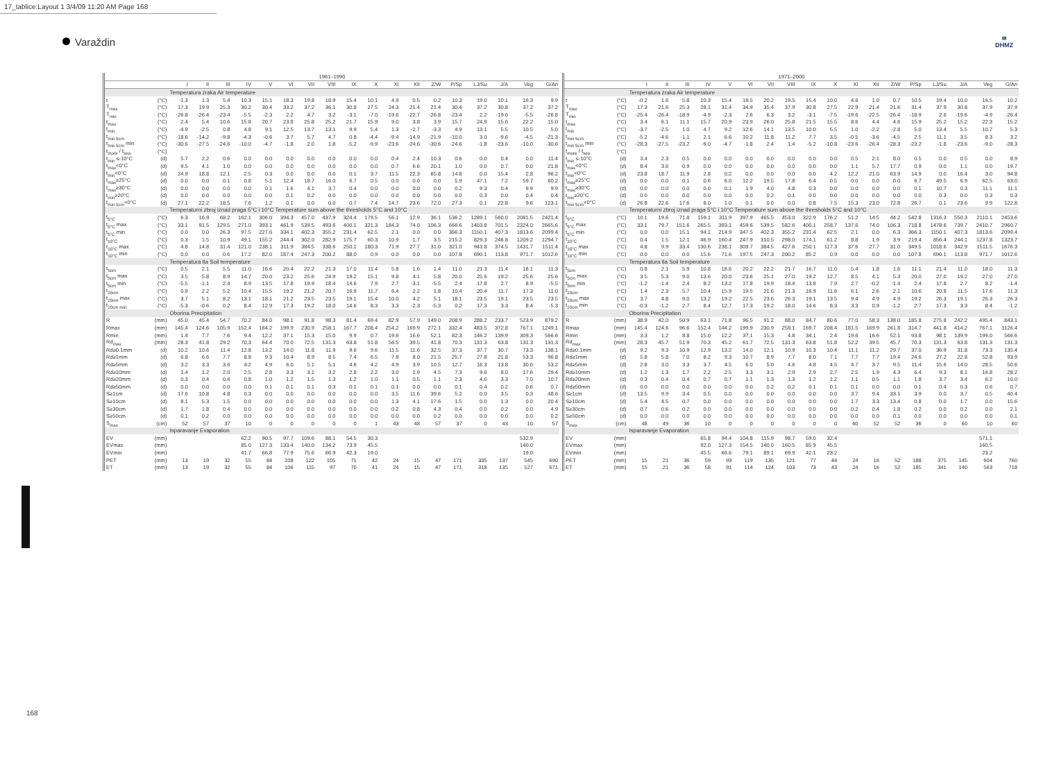17_tablice:Layout 1 3/4/09 11:20 AM Page 168
Varaždin
≋
DHMZ
| 1961–1990 | | | | | | | | | | | | | | | | | | | |
| --- | --- | --- | --- | --- | --- | --- | --- | --- | --- | --- | --- | --- | --- | --- | --- | --- | --- | --- | --- |
| | | I | II | III | IV | V | VI | VII | VIII | IX | X | XI | XII | Z/W | P/Sp | LJ/Su | J/A | Veg | G/An |
| | | Temperatura zraka Air temperature | | | | | | | | | | | | | | | | | |
| t | (°C) | -1.3 | 1.3 | 5.4 | 10.3 | 15.1 | 18.3 | 19.8 | 18.9 | 15.4 | 10.1 | 4.9 | 0.5 | 0.2 | 10.3 | 19.0 | 10.1 | 16.3 | 9.9 |
| T<sub>max</sub> | (°C) | 17.3 | 19.9 | 25.3 | 30.2 | 30.4 | 33.2 | 37.2 | 36.1 | 30.8 | 27.5 | 24.3 | 21.4 | 21.4 | 30.4 | 37.2 | 30.8 | 37.2 | 37.2 |
| T<sub>min</sub> | (°C) | -26.8 | -26.4 | -23.4 | -5.5 | -2.3 | 2.2 | 4.7 | 3.2 | -3.1 | -7.0 | -19.6 | -22.7 | -26.8 | -23.4 | 2.2 | -19.6 | -5.5 | -26.8 |
| t<sub>max</sub> | (°C) | 2.4 | 5.4 | 10.6 | 15.8 | 20.7 | 23.8 | 25.8 | 25.2 | 21.7 | 15.9 | 9.0 | 3.8 | 3.9 | 15.7 | 24.9 | 15.6 | 22.2 | 15.0 |
| t<sub>min</sub> | (°C) | -4.9 | -2.5 | 0.8 | 4.8 | 9.1 | 12.5 | 13.7 | 13.1 | 9.9 | 5.4 | 1.3 | -2.7 | -3.3 | 4.9 | 13.1 | 5.5 | 10.5 | 5.0 |
| t<sub>min 5cm</sub> | (°C) | -18.6 | -14.2 | -9.8 | -4.3 | -0.6 | 3.7 | 5.7 | 4.7 | 0.8 | -4.4 | -9.4 | -14.9 | -21.9 | -10.0 | 3.0 | -9.6 | -4.5 | -21.3 |
| t<sub>min 5cm</sub> min | (°C) | -30.6 | -27.5 | -24.6 | -10.0 | -4.7 | -1.8 | 2.0 | 1.8 | -5.2 | -9.9 | -23.6 | -24.6 | -30.6 | -24.6 | -1.8 | -23.6 | -10.0 | -30.6 |
| t<sub>more</sub> / t<sub>sea</sub> | (°C) | | | | | | | | | | | | | | | | | | |
| t<sub>min</sub> ≤-10°C | (d) | 5.7 | 2.2 | 0.6 | 0.0 | 0.0 | 0.0 | 0.0 | 0.0 | 0.0 | 0.0 | 0.4 | 2.4 | 10.3 | 0.6 | 0.0 | 0.4 | 0.0 | 11.4 |
| t<sub>max</sub><0°C | (d) | 9.5 | 4.1 | 1.0 | 0.0 | 0.0 | 0.0 | 0.0 | 0.0 | 0.0 | 0.0 | 0.7 | 6.6 | 20.1 | 1.0 | 0.0 | 0.7 | 0.0 | 21.8 |
| t<sub>min</sub><0°C | (d) | 24.9 | 18.8 | 12.1 | 2.5 | 0.3 | 0.0 | 0.0 | 0.0 | 0.1 | 3.7 | 11.5 | 22.3 | 65.8 | 14.8 | 0.0 | 15.4 | 2.8 | 96.2 |
| t<sub>max</sub>≥25°C | (d) | 0.0 | 0.0 | 0.1 | 0.8 | 5.1 | 12.4 | 18.7 | 16.0 | 6.7 | 0.5 | 0.0 | 0.0 | 0.0 | 5.9 | 47.1 | 7.2 | 59.7 | 60.2 |
| t<sub>max</sub>≥30°C | (d) | 0.0 | 0.0 | 0.0 | 0.0 | 0.1 | 1.6 | 4.1 | 3.7 | 0.4 | 0.0 | 0.0 | 0.0 | 0.0 | 0.2 | 9.3 | 0.4 | 9.9 | 9.9 |
| t<sub>min</sub>≥20°C | (d) | 0.0 | 0.0 | 0.0 | 0.0 | 0.0 | 0.1 | 0.2 | 0.0 | 0.0 | 0.0 | 0.0 | 0.0 | 0.0 | 0.0 | 0.3 | 0.0 | 0.4 | 0.4 |
| t<sub>min 5cm</sub><0°C | (d) | 27.1 | 22.2 | 18.5 | 7.6 | 1.2 | 0.1 | 0.0 | 0.0 | 0.7 | 7.4 | 14.7 | 23.6 | 72.0 | 27.3 | 0.1 | 22.8 | 9.6 | 123.1 |
| | | Temperaturni zbroj iznad praga 5°C i 10°C Temperature sum above the thresholds 5°C and 10°C | | | | | | | | | | | | | | | | | |
| t<sub>5°C</sub> | (°C) | 6.3 | 16.9 | 68.2 | 162.1 | 306.0 | 394.3 | 457.0 | 437.9 | 324.4 | 179.5 | 56.1 | 12.9 | 36.1 | 536.2 | 1289.1 | 560.0 | 2081.5 | 2421.4 |
| t<sub>5°C</sub> max | (°C) | 33.1 | 91.5 | 129.5 | 271.0 | 393.1 | 461.9 | 539.5 | 493.6 | 400.1 | 321.3 | 184.3 | 74.0 | 106.3 | 666.6 | 1403.8 | 701.5 | 2324.0 | 2665.6 |
| t<sub>5°C</sub> min | (°C) | 0.0 | 0.0 | 26.3 | 97.5 | 227.6 | 334.1 | 402.3 | 355.2 | 231.4 | 62.5 | 2.1 | 0.0 | 0.0 | 366.3 | 1150.1 | 407.3 | 1813.6 | 2099.4 |
| t<sub>10°C</sub> | (°C) | 0.3 | 1.5 | 10.9 | 49.1 | 155.2 | 244.4 | 302.0 | 282.9 | 175.7 | 60.3 | 10.9 | 1.7 | 3.5 | 215.2 | 829.3 | 246.8 | 1209.2 | 1294.7 |
| t<sub>10°C</sub> max | (°C) | 4.8 | 14.8 | 31.4 | 121.0 | 238.1 | 311.9 | 384.5 | 338.6 | 250.1 | 180.3 | 71.9 | 27.7 | 31.0 | 321.0 | 943.8 | 374.5 | 1431.7 | 1511.4 |
| t<sub>10°C</sub> min | (°C) | 0.0 | 0.0 | 0.6 | 17.2 | 82.0 | 187.4 | 247.3 | 200.2 | 88.0 | 0.9 | 0.0 | 0.0 | 0.0 | 107.8 | 690.1 | 113.8 | 971.7 | 1012.6 |
| | | Temperatura tla Soil temperature | | | | | | | | | | | | | | | | | |
| t<sub>5cm</sub> | (°C) | 0.5 | 2.1 | 5.5 | 11.0 | 16.6 | 20.4 | 22.2 | 21.3 | 17.0 | 11.4 | 5.8 | 1.6 | 1.4 | 11.0 | 21.3 | 11.4 | 18.1 | 11.3 |
| t<sub>5cm</sub> max | (°C) | 3.5 | 5.8 | 8.9 | 14.7 | 20.0 | 23.2 | 25.6 | 24.9 | 19.2 | 15.1 | 9.8 | 4.1 | 5.8 | 20.0 | 25.6 | 19.2 | 25.6 | 25.6 |
| t<sub>5cm</sub> min | (°C) | -5.5 | -1.1 | 2.4 | 8.9 | 13.5 | 17.8 | 19.9 | 18.4 | 14.6 | 7.9 | 2.7 | -3.1 | -5.5 | 2.4 | 17.8 | 2.7 | 8.9 | -5.5 |
| t<sub>20cm</sub> | (°C) | 0.9 | 2.2 | 5.2 | 10.4 | 15.5 | 19.2 | 21.2 | 20.7 | 16.9 | 11.7 | 6.4 | 2.2 | 1.8 | 10.4 | 20.4 | 11.7 | 17.3 | 11.0 |
| t<sub>20cm</sub> max | (°C) | 3.7 | 5.1 | 8.2 | 13.1 | 18.1 | 21.2 | 23.5 | 23.5 | 19.1 | 15.4 | 10.0 | 4.2 | 5.1 | 18.1 | 23.5 | 19.1 | 23.5 | 23.5 |
| t<sub>20cm min</sub> | (°C) | -5.3 | -0.6 | 0.2 | 8.4 | 12.9 | 17.3 | 19.2 | 18.0 | 14.6 | 8.3 | 3.3 | -2.3 | -5.3 | 0.2 | 17.3 | 3.3 | 8.4 | -5.3 |
| | | Oborina Precipitation | | | | | | | | | | | | | | | | | |
| R | (mm) | 45.0 | 45.4 | 54.7 | 70.2 | 84.0 | 98.1 | 91.8 | 98.3 | 81.4 | 69.4 | 82.9 | 57.9 | 149.0 | 208.9 | 288.2 | 233.7 | 523.9 | 879.2 |
| Rmax | (mm) | 145.4 | 124.6 | 105.9 | 152.4 | 164.2 | 199.9 | 230.9 | 258.1 | 167.7 | 208.4 | 254.2 | 169.9 | 272.1 | 332.4 | 483.5 | 372.8 | 767.1 | 1249.1 |
| Rmin | (mm) | 1.4 | 7.7 | 7.6 | 9.4 | 12.2 | 37.1 | 15.3 | 15.0 | 9.9 | 0.7 | 19.6 | 16.6 | 52.1 | 82.3 | 146.2 | 139.9 | 309.3 | 566.6 |
| Rd<sub>max</sub> | (mm) | 28.3 | 41.8 | 29.2 | 70.3 | 64.4 | 70.0 | 72.5 | 131.3 | 63.8 | 51.8 | 56.5 | 39.5 | 41.8 | 70.3 | 131.3 | 63.8 | 131.3 | 131.3 |
| Rd≥0.1mm | (d) | 10.2 | 10.6 | 11.4 | 12.8 | 13.2 | 14.0 | 11.8 | 11.9 | 9.6 | 9.6 | 11.5 | 11.6 | 32.5 | 37.3 | 37.7 | 30.7 | 73.3 | 138.1 |
| Rd≥1mm | (d) | 6.8 | 6.6 | 7.7 | 8.8 | 9.3 | 10.4 | 8.9 | 8.5 | 7.4 | 6.5 | 7.9 | 8.0 | 21.5 | 25.7 | 27.8 | 21.8 | 53.3 | 96.8 |
| Rd≥5mm | (d) | 3.2 | 3.3 | 3.6 | 4.2 | 4.9 | 6.0 | 5.1 | 5.1 | 4.6 | 4.2 | 4.9 | 3.9 | 10.5 | 12.7 | 16.3 | 13.8 | 30.0 | 53.2 |
| Rd≥10mm | (d) | 1.4 | 1.2 | 2.0 | 2.5 | 2.8 | 3.3 | 3.1 | 3.2 | 2.8 | 2.2 | 3.0 | 1.9 | 4.5 | 7.3 | 9.6 | 8.0 | 17.6 | 29.4 |
| Rd≥20mm | (d) | 0.3 | 0.4 | 0.4 | 0.8 | 1.0 | 1.2 | 1.5 | 1.3 | 1.2 | 1.0 | 1.1 | 0.5 | 1.1 | 2.3 | 4.0 | 3.3 | 7.0 | 10.7 |
| Rd≥50mm | (d) | 0.0 | 0.0 | 0.0 | 0.0 | 0.1 | 0.1 | 0.1 | 0.3 | 0.1 | 0.1 | 0.1 | 0.0 | 0.0 | 0.1 | 0.4 | 0.2 | 0.6 | 0.7 |
| S≥1cm | (d) | 17.6 | 10.8 | 4.8 | 0.3 | 0.0 | 0.0 | 0.0 | 0.0 | 0.0 | 0.0 | 3.5 | 11.6 | 39.6 | 5.2 | 0.0 | 3.5 | 0.3 | 48.6 |
| S≥10cm | (d) | 8.1 | 5.3 | 1.5 | 0.0 | 0.0 | 0.0 | 0.0 | 0.0 | 0.0 | 0.0 | 1.3 | 4.1 | 17.6 | 1.5 | 0.0 | 1.3 | 0.0 | 20.4 |
| S≥30cm | (d) | 1.7 | 1.8 | 0.4 | 0.0 | 0.0 | 0.0 | 0.0 | 0.0 | 0.0 | 0.0 | 0.2 | 0.8 | 4.3 | 0.4 | 0.0 | 0.2 | 0.0 | 4.9 |
| S≥50cm | (d) | 0.1 | 0.2 | 0.0 | 0.0 | 0.0 | 0.0 | 0.0 | 0.0 | 0.0 | 0.0 | 0.0 | 0.0 | 0.2 | 0.0 | 0.0 | 0.0 | 0.0 | 0.2 |
| S<sub>max</sub> | (cm) | 52 | 57 | 37 | 10 | 0 | 0 | 0 | 0 | 0 | 1 | 43 | 48 | 57 | 37 | 0 | 43 | 10 | 57 |
| | | Isparavanje Evaporation | | | | | | | | | | | | | | | | | |
| EV | (mm) | | | | 62.2 | 90.5 | 97.7 | 109.6 | 88.1 | 54.5 | 30.3 | | | | | | | 532.9 | |
| EVmax | (mm) | | | | 85.0 | 127.3 | 133.4 | 140.0 | 134.2 | 73.9 | 45.5 | | | | | | | 140.0 | |
| EVmin | (mm) | | | | 41.7 | 66.8 | 77.9 | 75.6 | 66.9 | 42.3 | 19.0 | | | | | | | 19.0 | |
| PET | (mm) | 13 | 19 | 32 | 55 | 84 | 108 | 122 | 105 | 71 | 42 | 24 | 15 | 47 | 171 | 335 | 137 | 545 | 690 |
| ET | (mm) | 13 | 19 | 32 | 55 | 84 | 106 | 115 | 97 | 70 | 41 | 24 | 15 | 47 | 171 | 318 | 135 | 527 | 671 |
| 1971–2000 | | | | | | | | | | | | | | | | | | | |
| --- | --- | --- | --- | --- | --- | --- | --- | --- | --- | --- | --- | --- | --- | --- | --- | --- | --- | --- | --- |
| | | I | II | III | IV | V | VI | VII | VIII | IX | X | XI | XII | Z/W | P/Sp | LJ/Su | J/A | Veg | G/An |
| | | Temperatura zraka Air temperature | | | | | | | | | | | | | | | | | |
| t | (°C) | -0.2 | 1.6 | 5.8 | 10.3 | 15.4 | 18.5 | 20.2 | 19.5 | 15.4 | 10.0 | 4.6 | 1.0 | 0.7 | 10.5 | 19.4 | 10.0 | 16.5 | 10.2 |
| T<sub>max</sub> | (°C) | 17.3 | 21.6 | 25.3 | 28.1 | 31.4 | 34.9 | 35.4 | 37.9 | 30.8 | 27.5 | 22.9 | 21.4 | 21.6 | 31.4 | 37.9 | 30.8 | 37.9 | 37.9 |
| T<sub>min</sub> | (°C) | -25.4 | -26.4 | -18.9 | -4.9 | -2.3 | 2.6 | 6.3 | 3.2 | -3.1 | -7.5 | -19.6 | -22.5 | -26.4 | -18.9 | 2.6 | -19.6 | -4.9 | -26.4 |
| t<sub>max</sub> | (°C) | 3.4 | 6.1 | 11.1 | 15.7 | 20.9 | 23.9 | 26.0 | 25.8 | 21.5 | 15.5 | 8.6 | 4.4 | 4.6 | 15.9 | 25.2 | 15.2 | 22.3 | 15.2 |
| t<sub>min</sub> | (°C) | -3.7 | -2.5 | 1.0 | 4.7 | 9.2 | 12.6 | 14.1 | 13.5 | 10.0 | 5.5 | 1.0 | -2.2 | -2.8 | 5.0 | 13.4 | 5.5 | 10.7 | 5.3 |
| t<sub>min 5cm</sub> | (°C) | -5.2 | -4.6 | -1.1 | 2.1 | 6.6 | 10.2 | 11.8 | 11.2 | 7.7 | 3.5 | -0.5 | -3.6 | -4.5 | 2.5 | 11.1 | 3.5 | 8.3 | 3.2 |
| t<sub>min 5cm</sub> min | (°C) | -28.3 | -27.5 | -23.2 | -9.0 | -4.7 | -1.8 | 2.4 | 1.4 | -5.2 | -10.8 | -23.6 | -26.4 | -28.3 | -23.2 | -1.8 | -23.6 | -9.0 | -28.3 |
| t<sub>more</sub> / t<sub>sea</sub> | (°C) | | | | | | | | | | | | | | | | | | |
| t<sub>min</sub> ≤-10°C | (d) | 3.4 | 2.3 | 0.5 | 0.0 | 0.0 | 0.0 | 0.0 | 0.0 | 0.0 | 0.0 | 0.5 | 2.1 | 8.0 | 0.5 | 0.0 | 0.5 | 0.0 | 8.9 |
| t<sub>max</sub><0°C | (d) | 8.4 | 3.6 | 0.9 | 0.0 | 0.0 | 0.0 | 0.0 | 0.0 | 0.0 | 0.0 | 1.1 | 5.7 | 17.7 | 0.9 | 0.0 | 1.1 | 0.0 | 19.7 |
| t<sub>min</sub><0°C | (d) | 23.8 | 18.7 | 11.9 | 2.8 | 0.2 | 0.0 | 0.0 | 0.0 | 0.0 | 4.2 | 12.2 | 21.0 | 63.9 | 14.9 | 0.0 | 16.4 | 3.0 | 94.8 |
| t<sub>max</sub>≥25°C | (d) | 0.0 | 0.0 | 0.1 | 0.6 | 6.0 | 12.2 | 19.5 | 17.8 | 6.4 | 0.5 | 0.0 | 0.0 | 0.0 | 6.7 | 49.5 | 6.9 | 62.5 | 63.0 |
| t<sub>max</sub>≥30°C | (d) | 0.0 | 0.0 | 0.0 | 0.0 | 0.1 | 1.9 | 4.0 | 4.8 | 0.3 | 0.0 | 0.0 | 0.0 | 0.0 | 0.1 | 10.7 | 0.3 | 11.1 | 11.1 |
| t<sub>min</sub>≥20°C | (d) | 0.0 | 0.0 | 0.0 | 0.0 | 0.0 | 0.0 | 0.2 | 0.1 | 0.0 | 0.0 | 0.0 | 0.0 | 0.0 | 0.0 | 0.3 | 0.0 | 0.3 | 0.3 |
| t<sub>min 5cm</sub><0°C | (d) | 26.8 | 22.6 | 17.6 | 8.0 | 1.0 | 0.1 | 0.0 | 0.0 | 0.8 | 7.5 | 15.3 | 23.0 | 72.8 | 26.7 | 0.1 | 23.6 | 9.9 | 122.8 |
| | | Temperaturni zbroj iznad praga 5°C i 10°C Temperature sum above the thresholds 5°C and 10°C | | | | | | | | | | | | | | | | | |
| t<sub>5°C</sub> | (°C) | 10.1 | 19.6 | 71.8 | 159.1 | 311.9 | 397.9 | 465.5 | 453.0 | 322.9 | 176.2 | 51.2 | 14.5 | 44.2 | 542.8 | 1316.3 | 550.3 | 2110.1 | 2453.6 |
| t<sub>5°C</sub> max | (°C) | 33.1 | 79.7 | 151.6 | 265.5 | 393.1 | 459.6 | 539.5 | 582.6 | 400.1 | 258.7 | 137.6 | 74.0 | 106.3 | 718.8 | 1478.6 | 739.7 | 2410.7 | 2960.7 |
| t<sub>5°C</sub> min | (°C) | 0.0 | 0.0 | 15.1 | 94.1 | 214.9 | 347.5 | 402.3 | 355.2 | 231.4 | 62.5 | 2.1 | 0.0 | 6.3 | 366.3 | 1150.1 | 407.3 | 1813.6 | 2099.4 |
| t<sub>10°C</sub> | (°C) | 0.4 | 1.5 | 12.1 | 46.9 | 160.4 | 247.9 | 310.5 | 298.0 | 174.1 | 61.2 | 8.8 | 1.9 | 3.9 | 219.4 | 856.4 | 244.1 | 1237.8 | 1323.7 |
| t<sub>10°C</sub> max | (°C) | 4.8 | 9.9 | 33.4 | 130.6 | 238.1 | 309.7 | 384.5 | 427.6 | 250.1 | 117.3 | 37.6 | 27.7 | 31.0 | 349.5 | 1018.6 | 342.9 | 1511.5 | 1676.3 |
| t<sub>10°C</sub> min | (°C) | 0.0 | 0.0 | 0.0 | 15.6 | 71.6 | 197.5 | 247.3 | 200.2 | 85.2 | 0.9 | 0.0 | 0.0 | 0.0 | 107.8 | 690.1 | 113.8 | 971.7 | 1012.6 |
| | | Temperatura tla Soil temperature | | | | | | | | | | | | | | | | | |
| t<sub>5cm</sub> | (°C) | 0.8 | 2.1 | 5.9 | 10.8 | 16.6 | 20.2 | 22.2 | 21.7 | 16.7 | 11.0 | 5.4 | 1.8 | 1.6 | 11.1 | 21.4 | 11.0 | 18.0 | 11.3 |
| t<sub>5cm</sub> max | (°C) | 3.5 | 5.3 | 9.0 | 13.6 | 20.0 | 23.6 | 25.1 | 27.0 | 19.2 | 12.7 | 8.5 | 4.1 | 5.3 | 20.0 | 27.0 | 19.2 | 27.0 | 27.0 |
| t<sub>5cm</sub> min | (°C) | -1.2 | -1.4 | 2.4 | 8.2 | 13.2 | 17.8 | 19.9 | 18.4 | 13.8 | 7.9 | 2.7 | -0.2 | -1.4 | 2.4 | 17.8 | 2.7 | 8.2 | -1.4 |
| t<sub>20cm</sub> | (°C) | 1.4 | 2.3 | 5.7 | 10.4 | 15.9 | 19.5 | 21.6 | 21.3 | 16.9 | 11.6 | 6.1 | 2.6 | 2.1 | 10.6 | 20.8 | 11.5 | 17.6 | 11.3 |
| t<sub>20cm</sub> max | (°C) | 3.7 | 4.8 | 9.0 | 13.2 | 19.2 | 22.5 | 23.6 | 26.3 | 19.1 | 13.5 | 9.4 | 4.9 | 4.9 | 19.2 | 26.3 | 19.1 | 26.3 | 26.3 |
| t<sub>20cm</sub> min | (°C) | -0.3 | -1.2 | 2.7 | 8.4 | 12.7 | 17.3 | 19.2 | 18.0 | 14.6 | 8.3 | 3.3 | 0.9 | -1.2 | 2.7 | 17.3 | 3.3 | 8.4 | -1.2 |
| | | Oborina Precipitation | | | | | | | | | | | | | | | | | |
| R | (mm) | 38.9 | 42.0 | 50.9 | 63.1 | 71.8 | 96.5 | 91.2 | 88.0 | 84.7 | 80.6 | 77.0 | 58.3 | 138.0 | 185.8 | 275.8 | 242.2 | 495.4 | 843.1 |
| Rmax | (mm) | 145.4 | 124.6 | 96.6 | 152.4 | 144.2 | 199.9 | 230.9 | 258.1 | 169.7 | 208.4 | 181.5 | 169.9 | 261.8 | 314.7 | 441.8 | 414.2 | 767.1 | 1126.4 |
| Rmin | (mm) | 3.3 | 1.2 | 8.8 | 15.0 | 12.2 | 37.1 | 15.3 | 4.8 | 34.1 | 2.4 | 19.6 | 16.6 | 52.1 | 93.8 | 98.1 | 139.9 | 199.0 | 566.6 |
| Rd<sub>max</sub> | (mm) | 28.3 | 45.7 | 51.9 | 70.3 | 45.2 | 61.7 | 72.5 | 131.3 | 63.8 | 51.8 | 52.2 | 39.5 | 45.7 | 70.3 | 131.3 | 63.8 | 131.3 | 131.3 |
| Rd≥0.1mm | (d) | 9.2 | 9.3 | 10.9 | 12.9 | 13.2 | 14.0 | 12.1 | 10.9 | 10.3 | 10.4 | 11.1 | 11.2 | 29.7 | 37.0 | 36.9 | 31.8 | 73.3 | 135.4 |
| Rd≥1mm | (d) | 5.8 | 5.8 | 7.0 | 8.2 | 9.3 | 10.7 | 8.9 | 7.7 | 8.0 | 7.1 | 7.7 | 7.7 | 19.4 | 24.6 | 27.2 | 22.8 | 52.8 | 93.9 |
| Rd≥5mm | (d) | 2.8 | 3.0 | 3.3 | 3.7 | 4.5 | 6.0 | 5.0 | 4.6 | 4.8 | 4.5 | 4.7 | 3.7 | 9.5 | 11.4 | 15.6 | 14.0 | 28.5 | 50.6 |
| Rd≥10mm | (d) | 1.2 | 1.3 | 1.7 | 2.2 | 2.5 | 3.3 | 3.1 | 2.9 | 2.9 | 2.7 | 2.5 | 1.9 | 4.3 | 6.4 | 9.3 | 8.1 | 16.8 | 28.2 |
| Rd≥20mm | (d) | 0.3 | 0.4 | 0.4 | 0.7 | 0.7 | 1.1 | 1.3 | 1.3 | 1.2 | 1.2 | 1.1 | 0.5 | 1.1 | 1.8 | 3.7 | 3.4 | 6.2 | 10.0 |
| Rd≥50mm | (d) | 0.0 | 0.0 | 0.0 | 0.0 | 0.0 | 0.0 | 0.2 | 0.2 | 0.1 | 0.1 | 0.1 | 0.0 | 0.0 | 0.1 | 0.4 | 0.3 | 0.6 | 0.7 |
| S≥1cm | (d) | 13.5 | 9.9 | 3.4 | 0.5 | 0.0 | 0.0 | 0.0 | 0.0 | 0.0 | 0.0 | 3.7 | 9.4 | 33.1 | 3.9 | 0.0 | 3.7 | 0.5 | 40.4 |
| S≥10cm | (d) | 5.4 | 4.5 | 0.7 | 0.0 | 0.0 | 0.0 | 0.0 | 0.0 | 0.0 | 0.0 | 1.7 | 3.3 | 13.4 | 0.8 | 0.0 | 1.7 | 0.0 | 15.6 |
| S≥30cm | (d) | 0.7 | 0.6 | 0.2 | 0.0 | 0.0 | 0.0 | 0.0 | 0.0 | 0.0 | 0.0 | 0.2 | 0.4 | 1.8 | 0.2 | 0.0 | 0.2 | 0.0 | 2.1 |
| S≥50cm | (d) | 0.0 | 0.0 | 0.0 | 0.0 | 0.0 | 0.0 | 0.0 | 0.0 | 0.0 | 0.0 | 0.0 | 0.0 | 0.1 | 0.0 | 0.0 | 0.0 | 0.0 | 0.1 |
| S<sub>max</sub> | (cm) | 48 | 49 | 36 | 10 | 0 | 0 | 0 | 0 | 0 | 0 | 60 | 52 | 52 | 36 | 0 | 60 | 10 | 60 |
| | | Isparavanje Evaporation | | | | | | | | | | | | | | | | | |
| EV | (mm) | | | | 65.8 | 94.4 | 104.8 | 115.9 | 98.7 | 59.0 | 32.4 | | | | | | | 571.1 | |
| EVmax | (mm) | | | | 92.0 | 127.3 | 154.5 | 140.0 | 160.5 | 85.9 | 45.5 | | | | | | | 160.5 | |
| EVmin | (mm) | | | | 45.5 | 66.6 | 79.1 | 89.1 | 69.9 | 42.1 | 23.2 | | | | | | | 23.2 | |
| PET | (mm) | 15 | 21 | 36 | 59 | 93 | 119 | 135 | 121 | 77 | 44 | 24 | 16 | 52 | 188 | 375 | 145 | 604 | 760 |
| ET | (mm) | 15 | 21 | 36 | 58 | 91 | 114 | 124 | 103 | 73 | 43 | 24 | 16 | 52 | 185 | 341 | 140 | 563 | 718 |
168